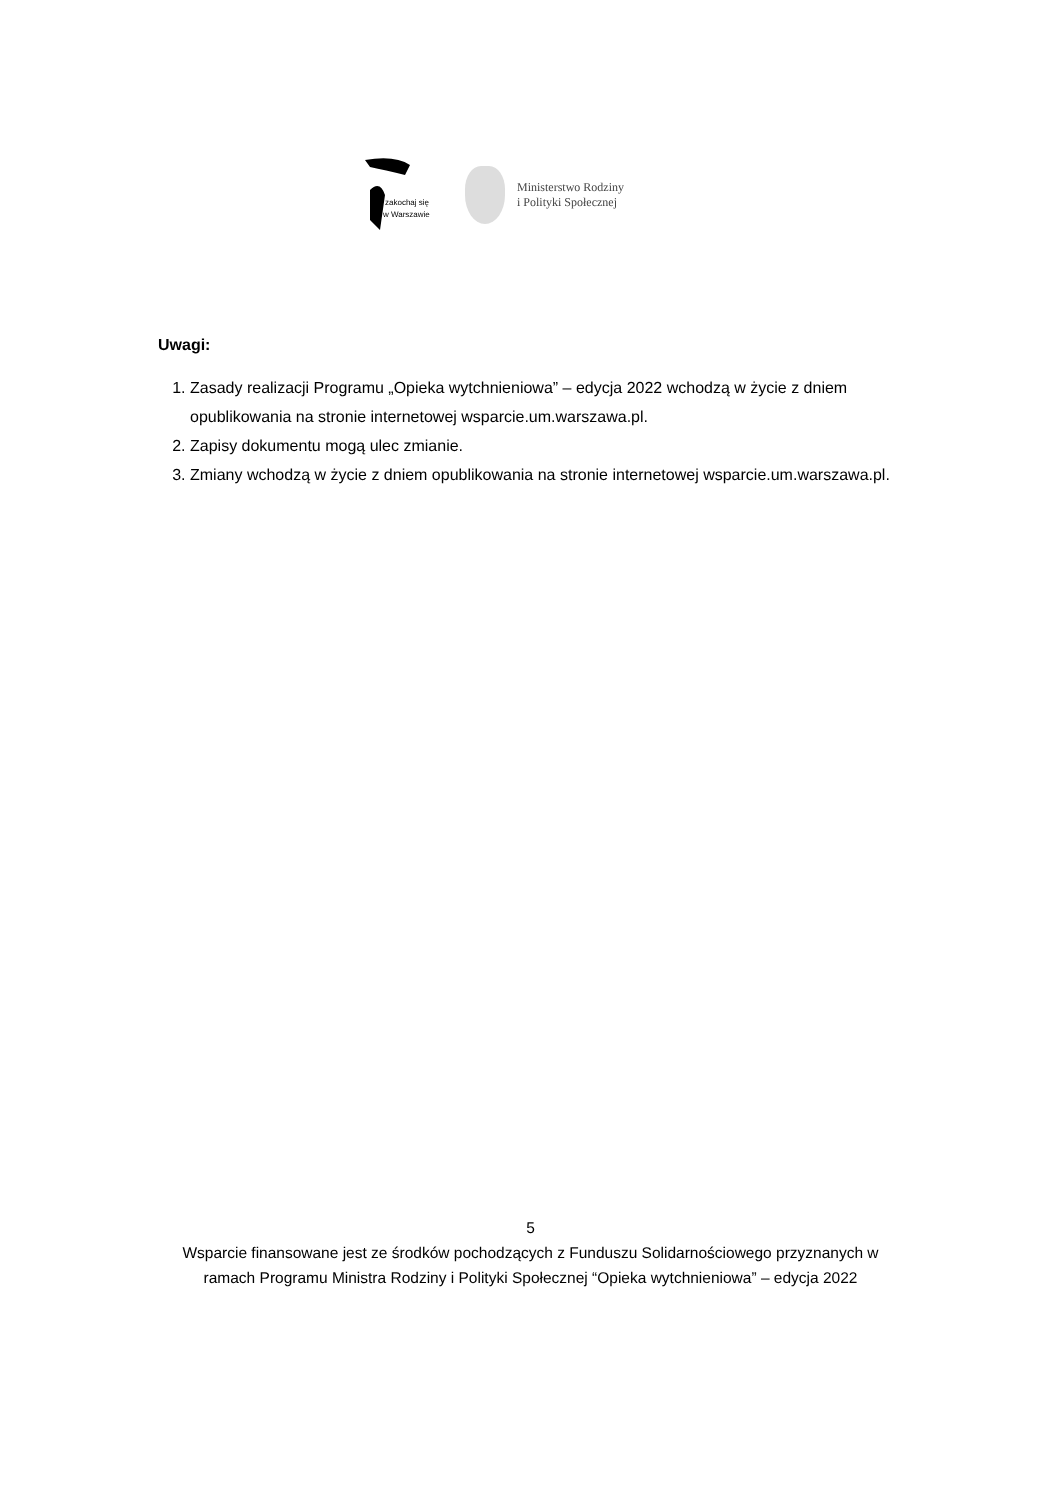zakochaj się
w Warszawie
Ministerstwo Rodziny
i Polityki Społecznej
Uwagi:
1. Zasady realizacji Programu „Opieka wytchnieniowa” – edycja 2022 wchodzą w życie z dniem opublikowania na stronie internetowej wsparcie.um.warszawa.pl.
2. Zapisy dokumentu mogą ulec zmianie.
3. Zmiany wchodzą w życie z dniem opublikowania na stronie internetowej wsparcie.um.warszawa.pl.
5
Wsparcie finansowane jest ze środków pochodzących z Funduszu Solidarnościowego przyznanych w
ramach Programu Ministra Rodziny i Polityki Społecznej “Opieka wytchnieniowa” – edycja 2022